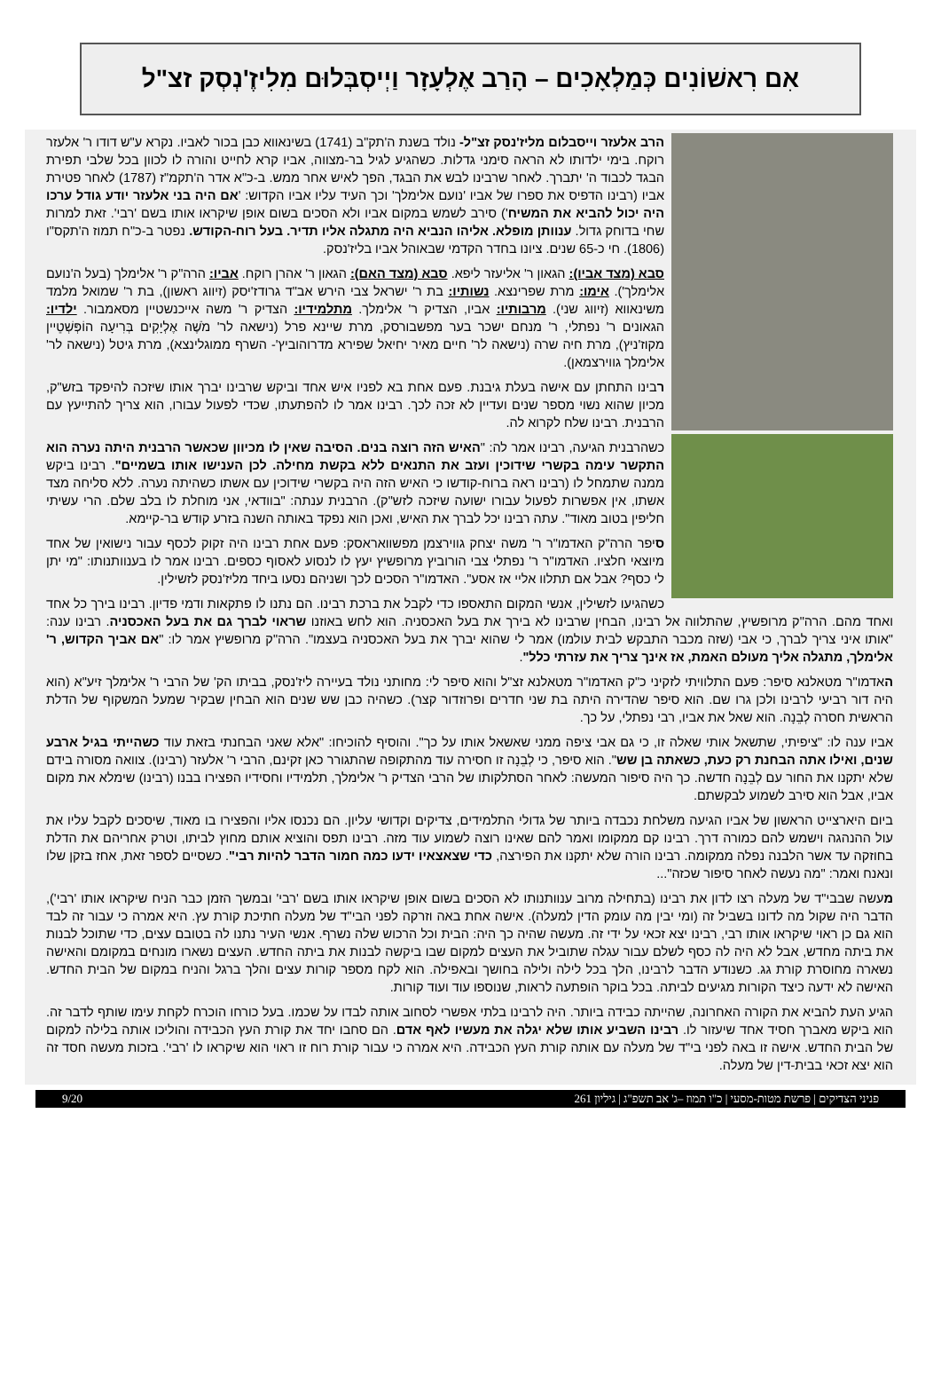אִם רִאשׁוֹנִים כְּמַלְאָכִים – הָרַב אֶלְעָזָר וַיְיסְבְּלוּם מִלִיזֶ'נְסְק זצ"ל
הרב אלעזר וייסבלום מליז'נסק זצ"ל- נולד בשנת ה'תק"ב (1741) בשינאווא כבן בכור לאביו. נקרא ע"ש דודו ר' אלעזר רוקח. בימי ילדותו לא הראה סימני גדלות. כשהגיע לגיל בר-מצווה, אביו קרא לחייט והורה לו לכוון בכל שלבי תפירת הבגד לכבוד ה' יתברך. לאחר שרבינו לבש את הבגד, הפך לאיש אחר ממש. ב-כ"א אדר ה'תקמ"ז (1787) לאחר פטירת אביו (רבינו הדפיס את ספרו של אביו 'נועם אלימלך' וכך העיד עליו אביו הקדוש: 'אם היה בני אלעזר יודע גודל ערכו היה יכול להביא את המשיח') סירב לשמש במקום אביו ולא הסכים בשום אופן שיקראו אותו בשם 'רבי'. זאת למרות שחי בדוחק גדול. ענוותן מופלא. אליהו הנביא היה מתגלה אליו תדיר. בעל רוח-הקודש. נפטר ב-כ"ח תמוז ה'תקס"ו (1806). חי כ-65 שנים. ציונו בחדר הקדמי שבאוהל אביו בליז'נסק.
סבא (מצד אביו): הגאון ר' אליעזר ליפא. סבא (מצד האם): הגאון ר' אהרן רוקח. אביו: הרה"ק ר' אלימלך (בעל ה'נועם אלימלך'). אימו: מרת שפרינצא. נשותיו: בת ר' ישראל צבי הירש אב"ד גרודז'יסק (זיווג ראשון), בת ר' שמואל מלמד משינאווא (זיווג שני). מרבותיו: אביו, הצדיק ר' אלימלך. מתלמידיו: הצדיק ר' משה אייכנשטיין מסאמבור. ילדיו: הגאונים ר' נפתלי, ר' מנחם ישכר בער מפשבורסק, מרת שיינא פרל (נישאה לר' מֹשֶׁה אֶלְיָקִים בְּרִיעָה הוֹפְּשְׁטֵיין מקוז'ניץ), מרת חיה שרה (נישאה לר' חיים מאיר יחיאל שפירא מדרוהוביץ'- השרף ממוגלינצא), מרת גיטל (נישאה לר' אלימלך גווירצמאן).
רבינו התחתן עם אישה בעלת גיבנת. פעם אחת בא לפניו איש אחד וביקש שרבינו יברך אותו שיזכה להיפקד בזש"ק, מכיון שהוא נשוי מספר שנים ועדיין לא זכה לכך. רבינו אמר לו להפתעתו, שכדי לפעול עבורו, הוא צריך להתייעץ עם הרבנית. רבינו שלח לקרוא לה.
כשהרבנית הגיעה, רבינו אמר לה: "האיש הזה רוצה בנים. הסיבה שאין לו מכיוון שכאשר הרבנית היתה נערה הוא התקשר עימה בקשרי שידוכין ועזב את התנאים ללא בקשת מחילה. לכן הענישו אותו בשמיים". רבינו ביקש ממנה שתמחל לו (רבינו ראה ברוח-קודשו כי האיש הזה היה בקשרי שידוכין עם אשתו כשהיתה נערה. ללא סליחה מצד אשתו, אין אפשרות לפעול עבורו ישועה שיזכה לזש"ק). הרבנית ענתה: "בוודאי, אני מוחלת לו בלב שלם. הרי עשיתי חליפין בטוב מאוד". עתה רבינו יכל לברך את האיש, ואכן הוא נפקד באותה השנה בזרע קודש בר-קיימא.
סיפר הרה"ק האדמו"ר ר' משה יצחק גווירצמן מפשוואראסק: פעם אחת רבינו היה זקוק לכסף עבור נישואין של אחד מיוצאי חלציו. האדמו"ר ר' נפתלי צבי הורוביץ מרופשיץ יעץ לו לנסוע לאסוף כספים. רבינו אמר לו בענוותנותו: "מי יתן לי כסף? אבל אם תתלוו אליי אז אסע". האדמו"ר הסכים לכך ושניהם נסעו ביחד מליז'נסק לזשילין.
כשהגיעו לזשילין, אנשי המקום התאספו כדי לקבל את ברכת רבינו. הם נתנו לו פתקאות ודמי פדיון. רבינו בירך כל אחד ואחד מהם. הרה"ק מרופשיץ, שהתלווה אל רבינו, הבחין שרבינו לא בירך את בעל האכסניה. הוא לחש באוזנו שראוי לברך גם את בעל האכסניה. רבינו ענה: "אותו איני צריך לברך, כי אבי (שזה מכבר התבקש לבית עולמו) אמר לי שהוא יברך את בעל האכסניה בעצמו". הרה"ק מרופשיץ אמר לו: "אם אביך הקדוש, ר' אלימלך, מתגלה אליך מעולם האמת, אז אינך צריך את עזרתי כלל".
האדמו"ר מטאלנא סיפר: פעם התלוויתי לזקיני כ"ק האדמו"ר מטאלנא זצ"ל והוא סיפר לי: מחותני נולד בעיירה ליז'נסק, בביתו הק' של הרבי ר' אלימלך זיע"א (הוא היה דור רביעי לרבינו ולכן גרו שם. הוא סיפר שהדירה היתה בת שני חדרים ופרוזדור קצר). כשהיה כבן שש שנים הוא הבחין שבקיר שמעל המשקוף של הדלת הראשית חסרה לְבֵנָה. הוא שאל את אביו, רבי נפתלי, על כך.
אביו ענה לו: "ציפיתי, שתשאל אותי שאלה זו, כי גם אבי ציפה ממני שאשאל אותו על כך". והוסיף להוכיחו: "אלא שאני הבחנתי בזאת עוד כשהייתי בגיל ארבע שנים, ואילו אתה הבחנת רק כעת, כשאתה בן שש". הוא סיפר, כי לְבֵנָה זו חסירה עוד מהתקופה שהתגורר כאן זקינם, הרבי ר' אלעזר (רבינו). צוואה מסורה בידם שלא יתקנו את החור עם לְבֵנָה חדשה. כך היה סיפור המעשה: לאחר הסתלקותו של הרבי הצדיק ר' אלימלך, תלמידיו וחסידיו הפצירו בבנו (רבינו) שימלא את מקום אביו, אבל הוא סירב לשמוע לבקשתם.
ביום היארצייט הראשון של אביו הגיעה משלחת נכבדה ביותר של גדולי התלמידים, צדיקים וקדושי עליון. הם נכנסו אליו והפצירו בו מאוד, שיסכים לקבל עליו את עול ההנהגה וישמש להם כמורה דרך. רבינו קם ממקומו ואמר להם שאינו רוצה לשמוע עוד מזה. רבינו תפס והוציא אותם מחוץ לביתו, וטרק אחריהם את הדלת בחוזקה עד אשר הלבנה נפלה ממקומה. רבינו הורה שלא יתקנו את הפירצה, כדי שצאצאיו ידעו כמה חמור הדבר להיות רבי". כשסיים לספר זאת, אחז בזקן שלו ונאנח ואמר: "מה נעשה לאחר סיפור שכזה"...
מעשה שבבי"ד של מעלה רצו לדון את רבינו (בתחילה מרוב ענוותנותו לא הסכים בשום אופן שיקראו אותו בשם 'רבי' ובמשך הזמן כבר הניח שיקראו אותו 'רבי'), הדבר היה שקול מה לדונו בשביל זה (ומי יבין מה עומק הדין למעלה). אישה אחת באה וזרקה לפני הבי"ד של מעלה חתיכת קורת עץ. היא אמרה כי עבור זה לבד הוא גם כן ראוי שיקראו אותו רבי, רבינו יצא זכאי על ידי זה. מעשה שהיה כך היה: הבית וכל הרכוש שלה נשרף. אנשי העיר נתנו לה בטובם עצים, כדי שתוכל לבנות את ביתה מחדש, אבל לא היה לה כסף לשלם עבור עגלה שתוביל את העצים למקום שבו ביקשה לבנות את ביתה החדש. העצים נשארו מונחים במקומם והאישה נשארה מחוסרת קורת גג. כשנודע הדבר לרבינו, הלך בכל לילה ולילה בחושך ובאפילה. הוא לקח מספר קורות עצים והלך ברגל והניח במקום של הבית החדש. האישה לא ידעה כיצד הקורות מגיעים לביתה. בכל בוקר הופתעה לראות, שנוספו עוד ועוד קורות.
הגיע העת להביא את הקורה האחרונה, שהייתה כבידה ביותר. היה לרבינו בלתי אפשרי לסחוב אותה לבדו על שכמו. בעל כורחו הוכרח לקחת עימו שותף לדבר זה. הוא ביקש מאברך חסיד אחד שיעזור לו. רבינו השביע אותו שלא יגלה את מעשיו לאף אדם. הם סחבו יחד את קורת העץ הכבידה והוליכו אותה בלילה למקום של הבית החדש. אישה זו באה לפני בי"ד של מעלה עם אותה קורת העץ הכבידה. היא אמרה כי עבור קורת רוח זו ראוי הוא שיקראו לו 'רבי'. בזכות מעשה חסד זה הוא יצא זכאי בבית-דין של מעלה.
פניני הצדיקים | פרשת מטות-מסעי | כ"ו תמוז –ג' אב תשפ"ג | גיליון 261 9/20